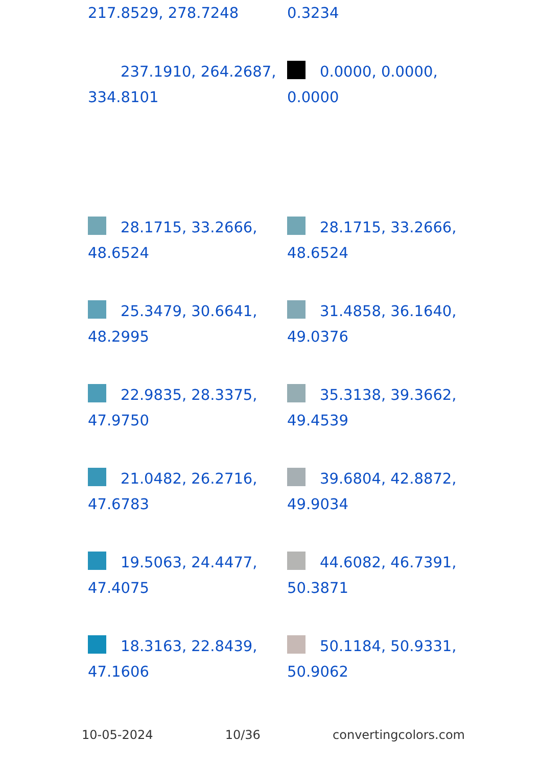217.8529, 278.7248 0.3234
237.1910, 264.2687, 334.8101
0.0000, 0.0000, 0.0000
28.1715, 33.2666, 48.6524
28.1715, 33.2666, 48.6524
25.3479, 30.6641, 48.2995
31.4858, 36.1640, 49.0376
22.9835, 28.3375, 47.9750
35.3138, 39.3662, 49.4539
21.0482, 26.2716, 47.6783
39.6804, 42.8872, 49.9034
19.5063, 24.4477, 47.4075
44.6082, 46.7391, 50.3871
18.3163, 22.8439, 47.1606
50.1184, 50.9331, 50.9062
10-05-2024 10/36 convertingcolors.com